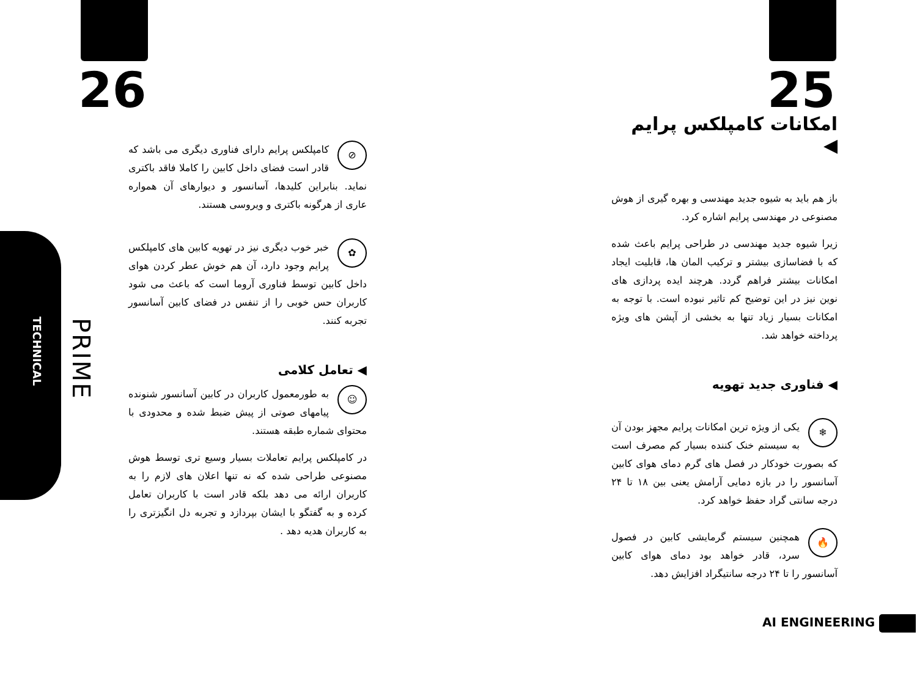25
امکانات کامپلکس پرایم ◀
باز هم باید به شیوه جدید مهندسی و بهره گیری از هوش مصنوعی در مهندسی پرایم اشاره کرد.
زیرا شیوه جدید مهندسی در طراحی پرایم باعث شده که با فضاسازی بیشتر و ترکیب المان ها، قابلیت ایجاد امکانات بیشتر فراهم گردد. هرچند ایده پردازی های نوین نیز در این توضیح کم تاثیر نبوده است. با توجه به امکانات بسیار زیاد تنها به بخشی از آپشن های ویژه پرداخته خواهد شد.
◀ فناوری جدید تهویه
❄ یکی از ویژه ترین امکانات پرایم مجهز بودن آن به سیستم خنک کننده بسیار کم مصرف است که بصورت خودکار در فصل های گرم دمای هوای کابین آسانسور را در بازه دمایی آرامش یعنی بین ۱۸ تا ۲۴ درجه سانتی گراد حفظ خواهد کرد.
🔥 همچنین سیستم گرمایشی کابین در فصول سرد، قادر خواهد بود دمای هوای کابین آسانسور را تا ۲۴ درجه سانتیگراد افزایش دهد.
AI ENGINEERING
26
TECHNICAL
PRIME
⊘ کامپلکس پرایم دارای فناوری دیگری می باشد که قادر است فضای داخل کابین را کاملا فاقد باکتری نماید. بنابراین کلیدها، آسانسور و دیوارهای آن همواره عاری از هرگونه باکتری و ویروسی هستند.
✿ خبر خوب دیگری نیز در تهویه کابین های کامپلکس پرایم وجود دارد، آن هم خوش عطر کردن هوای داخل کابین توسط فناوری آروما است که باعث می شود کاربران حس خوبی را از تنفس در فضای کابین آسانسور تجربه کنند.
◀ تعامل کلامی
☺ به طورمعمول کاربران در کابین آسانسور شنونده پیامهای صوتی از پیش ضبط شده و محدودی با محتوای شماره طبقه هستند.
در کامپلکس پرایم تعاملات بسیار وسیع تری توسط هوش مصنوعی طراحی شده که نه تنها اعلان های لازم را به کاربران ارائه می دهد بلکه قادر است با کاربران تعامل کرده و به گفتگو با ایشان بپردازد و تجربه دل انگیزتری را به کاربران هدیه دهد .